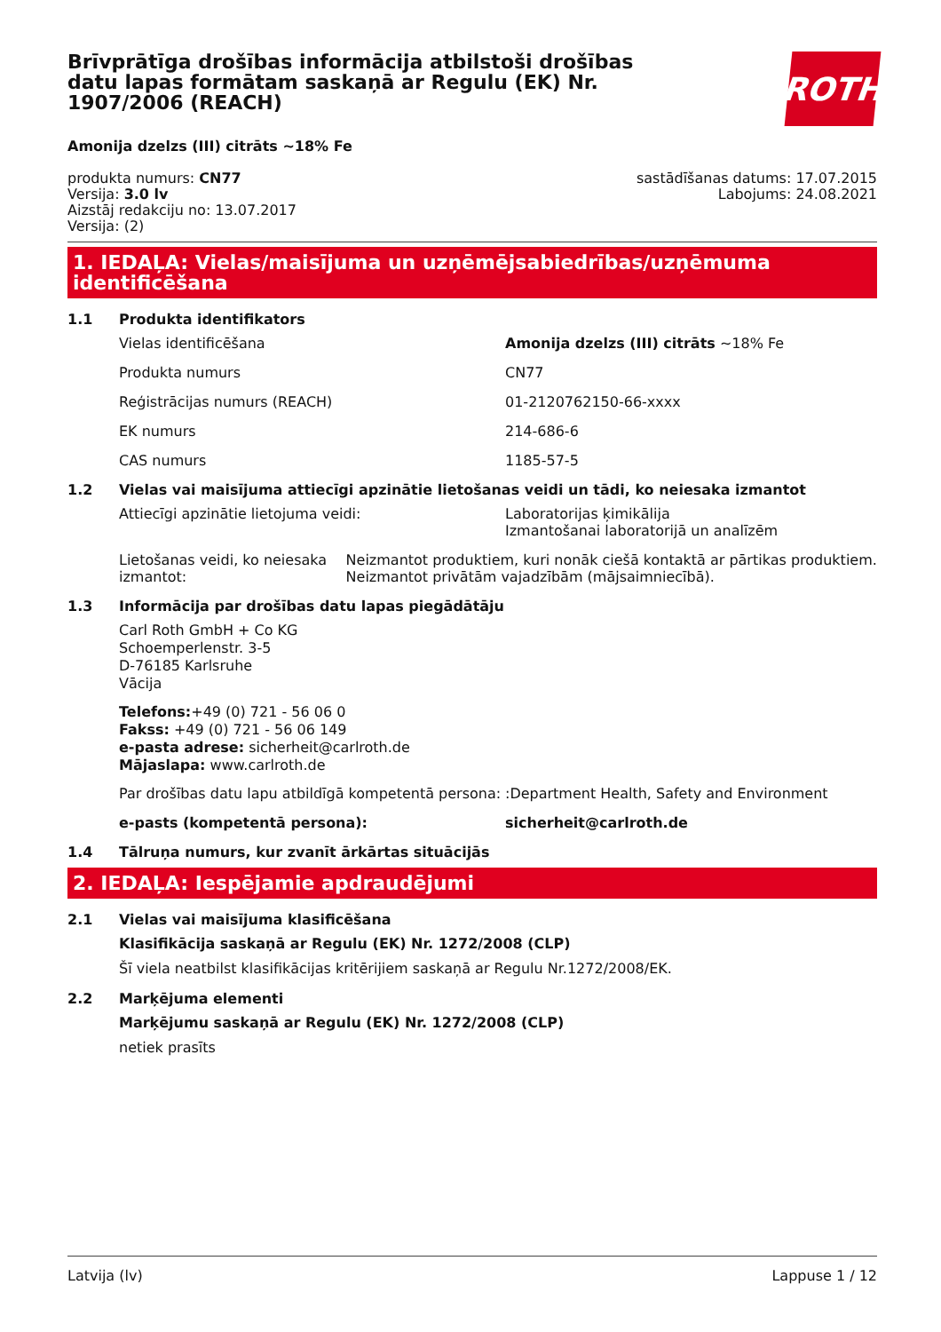ROTH
Brīvprātīga drošības informācija atbilstoši drošības datu lapas formātam saskaņā ar Regulu (EK) Nr. 1907/2006 (REACH)
Amonija dzelzs (III) citrāts ~18% Fe
produkta numurs: CN77
Versija: 3.0 lv
Aizstāj redakciju no: 13.07.2017
Versija: (2)
sastādīšanas datums: 17.07.2015
Labojums: 24.08.2021
1. IEDAĻA: Vielas/maisījuma un uzņēmējsabiedrības/uzņēmuma identificēšana
1.1 Produkta identifikators
Vielas identificēšana Amonija dzelzs (III) citrāts ~18% Fe
Produkta numurs CN77
Reģistrācijas numurs (REACH) 01-2120762150-66-xxxx
EK numurs 214-686-6
CAS numurs 1185-57-5
1.2 Vielas vai maisījuma attiecīgi apzinātie lietošanas veidi un tādi, ko neiesaka izmantot
Attiecīgi apzinātie lietojuma veidi: Laboratorijas ķimikālija
Izmantošanai laboratorijā un analīzēm
Lietošanas veidi, ko neiesaka izmantot: Neizmantot produktiem, kuri nonāk ciešā kontaktā ar pārtikas produktiem. Neizmantot privātām vajadzībām (mājsaimniecībā).
1.3 Informācija par drošības datu lapas piegādātāju
Carl Roth GmbH + Co KG
Schoemperlenstr. 3-5
D-76185 Karlsruhe
Vācija
Telefons:+49 (0) 721 - 56 06 0
Fakss: +49 (0) 721 - 56 06 149
e-pasta adrese: sicherheit@carlroth.de
Mājaslapa: www.carlroth.de
Par drošības datu lapu atbildīgā kompetentā persona:
:Department Health, Safety and Environment
e-pasts (kompetentā persona): sicherheit@carlroth.de
1.4 Tālruņa numurs, kur zvanīt ārkārtas situācijās
2. IEDAĻA: Iespējamie apdraudējumi
2.1 Vielas vai maisījuma klasificēšana
Klasifikācija saskaņā ar Regulu (EK) Nr. 1272/2008 (CLP)
Šī viela neatbilst klasifikācijas kritērijiem saskaņā ar Regulu Nr.1272/2008/EK.
2.2 Marķējuma elementi
Marķējumu saskaņā ar Regulu (EK) Nr. 1272/2008 (CLP)
netiek prasīts
Latvija (lv) Lappuse 1 / 12